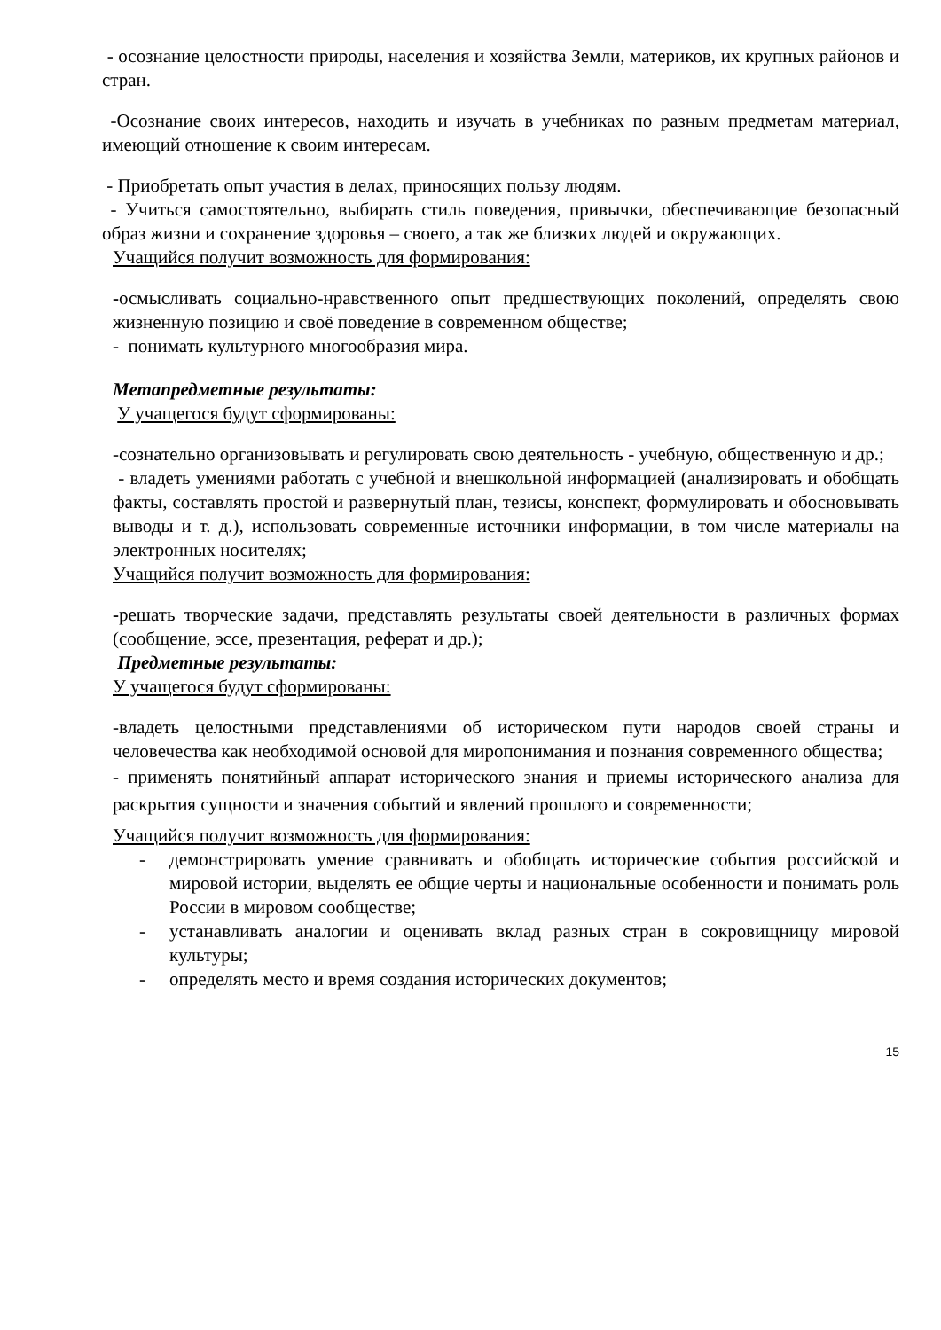- осознание целостности природы, населения и хозяйства Земли, материков, их крупных районов и стран.
-Осознание своих интересов, находить и изучать в учебниках по разным предметам материал, имеющий отношение к своим интересам.
- Приобретать опыт участия в делах, приносящих пользу людям.
- Учиться самостоятельно, выбирать стиль поведения, привычки, обеспечивающие безопасный образ жизни и сохранение здоровья – своего, а так же близких людей и окружающих.
Учащийся получит возможность для формирования:
-осмысливать социально-нравственного опыт предшествующих поколений, определять свою жизненную позицию и своё поведение в современном обществе;
- понимать культурного многообразия мира.
Метапредметные результаты:
У учащегося будут сформированы:
-сознательно организовывать и регулировать свою деятельность - учебную, общественную и др.;
- владеть умениями работать с учебной и внешкольной информацией (анализировать и обобщать факты, составлять простой и развернутый план, тезисы, конспект, формулировать и обосновывать выводы и т. д.), использовать современные источники информации, в том числе материалы на электронных носителях;
Учащийся получит возможность для формирования:
-решать творческие задачи, представлять результаты своей деятельности в различных формах (сообщение, эссе, презентация, реферат и др.);
Предметные результаты:
У учащегося будут сформированы:
-владеть целостными представлениями об историческом пути народов своей страны и человечества как необходимой основой для миропонимания и познания современного общества;
- применять понятийный аппарат исторического знания и приемы исторического анализа для раскрытия сущности и значения событий и явлений прошлого и современности;
Учащийся получит возможность для формирования:
- демонстрировать умение сравнивать и обобщать исторические события российской и мировой истории, выделять ее общие черты и национальные особенности и понимать роль России в мировом сообществе;
- устанавливать аналогии и оценивать вклад разных стран в сокровищницу мировой культуры;
- определять место и время создания исторических документов;
15